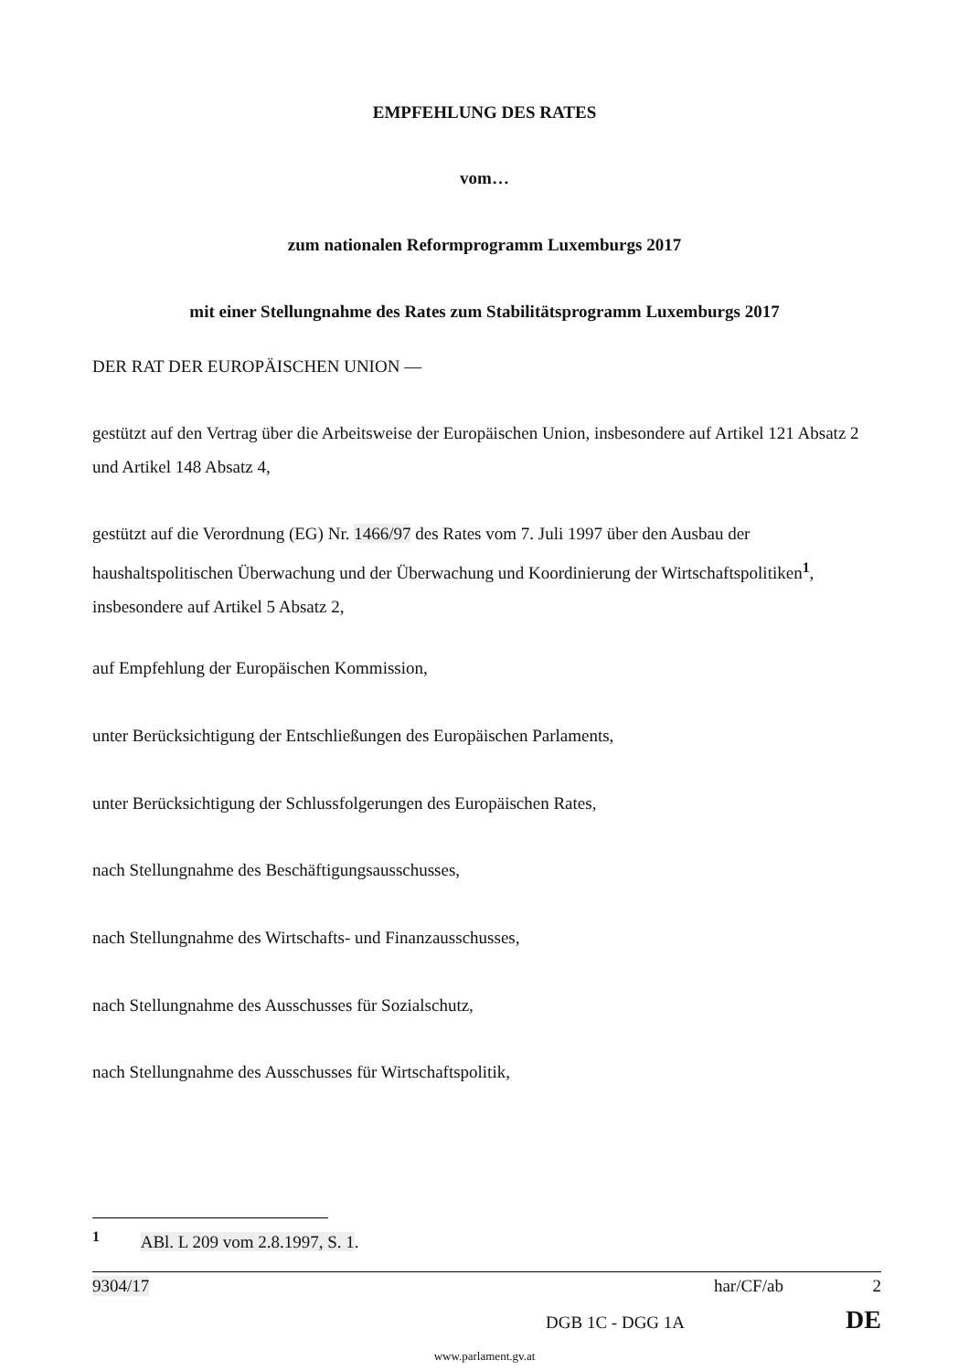EMPFEHLUNG DES RATES
vom…
zum nationalen Reformprogramm Luxemburgs 2017
mit einer Stellungnahme des Rates zum Stabilitätsprogramm Luxemburgs 2017
DER RAT DER EUROPÄISCHEN UNION —
gestützt auf den Vertrag über die Arbeitsweise der Europäischen Union, insbesondere auf Artikel 121 Absatz 2 und Artikel 148 Absatz 4,
gestützt auf die Verordnung (EG) Nr. 1466/97 des Rates vom 7. Juli 1997 über den Ausbau der haushaltspolitischen Überwachung und der Überwachung und Koordinierung der Wirtschaftspolitiken<sup>1</sup>, insbesondere auf Artikel 5 Absatz 2,
auf Empfehlung der Europäischen Kommission,
unter Berücksichtigung der Entschließungen des Europäischen Parlaments,
unter Berücksichtigung der Schlussfolgerungen des Europäischen Rates,
nach Stellungnahme des Beschäftigungsausschusses,
nach Stellungnahme des Wirtschafts- und Finanzausschusses,
nach Stellungnahme des Ausschusses für Sozialschutz,
nach Stellungnahme des Ausschusses für Wirtschaftspolitik,
<sup>1</sup> ABl. L 209 vom 2.8.1997, S. 1.
9304/17 har/CF/ab 2
DGB 1C - DGG 1A DE
www.parlament.gv.at